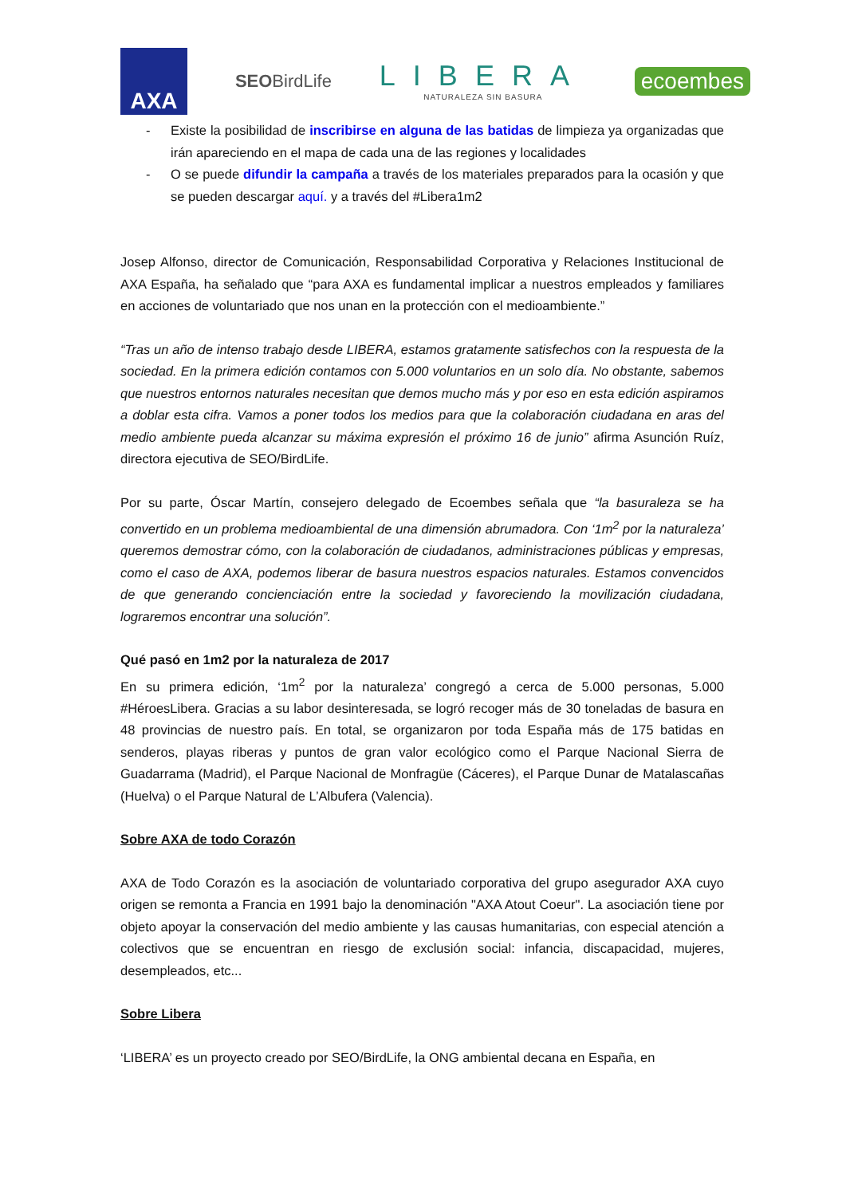AXA
SEOBirdLife
LIBERA
NATURALEZA SIN BASURA
ecoembes
- Existe la posibilidad de inscribirse en alguna de las batidas de limpieza ya organizadas que irán apareciendo en el mapa de cada una de las regiones y localidades
- O se puede difundir la campaña a través de los materiales preparados para la ocasión y que se pueden descargar aquí. y a través del #Libera1m2
Josep Alfonso, director de Comunicación, Responsabilidad Corporativa y Relaciones Institucional de AXA España, ha señalado que “para AXA es fundamental implicar a nuestros empleados y familiares en acciones de voluntariado que nos unan en la protección con el medioambiente.”
“Tras un año de intenso trabajo desde LIBERA, estamos gratamente satisfechos con la respuesta de la sociedad. En la primera edición contamos con 5.000 voluntarios en un solo día. No obstante, sabemos que nuestros entornos naturales necesitan que demos mucho más y por eso en esta edición aspiramos a doblar esta cifra. Vamos a poner todos los medios para que la colaboración ciudadana en aras del medio ambiente pueda alcanzar su máxima expresión el próximo 16 de junio” afirma Asunción Ruíz, directora ejecutiva de SEO/BirdLife.
Por su parte, Óscar Martín, consejero delegado de Ecoembes señala que “la basuraleza se ha convertido en un problema medioambiental de una dimensión abrumadora. Con ‘1m<sup>2</sup> por la naturaleza’ queremos demostrar cómo, con la colaboración de ciudadanos, administraciones públicas y empresas, como el caso de AXA, podemos liberar de basura nuestros espacios naturales. Estamos convencidos de que generando concienciación entre la sociedad y favoreciendo la movilización ciudadana, lograremos encontrar una solución”.
Qué pasó en 1m2 por la naturaleza de 2017
En su primera edición, ‘1m<sup>2</sup> por la naturaleza’ congregó a cerca de 5.000 personas, 5.000 #HéroesLibera. Gracias a su labor desinteresada, se logró recoger más de 30 toneladas de basura en 48 provincias de nuestro país. En total, se organizaron por toda España más de 175 batidas en senderos, playas riberas y puntos de gran valor ecológico como el Parque Nacional Sierra de Guadarrama (Madrid), el Parque Nacional de Monfragüe (Cáceres), el Parque Dunar de Matalascañas (Huelva) o el Parque Natural de L’Albufera (Valencia).
Sobre AXA de todo Corazón
AXA de Todo Corazón es la asociación de voluntariado corporativa del grupo asegurador AXA cuyo origen se remonta a Francia en 1991 bajo la denominación "AXA Atout Coeur". La asociación tiene por objeto apoyar la conservación del medio ambiente y las causas humanitarias, con especial atención a colectivos que se encuentran en riesgo de exclusión social: infancia, discapacidad, mujeres, desempleados, etc...
Sobre Libera
‘LIBERA’ es un proyecto creado por SEO/BirdLife, la ONG ambiental decana en España, en